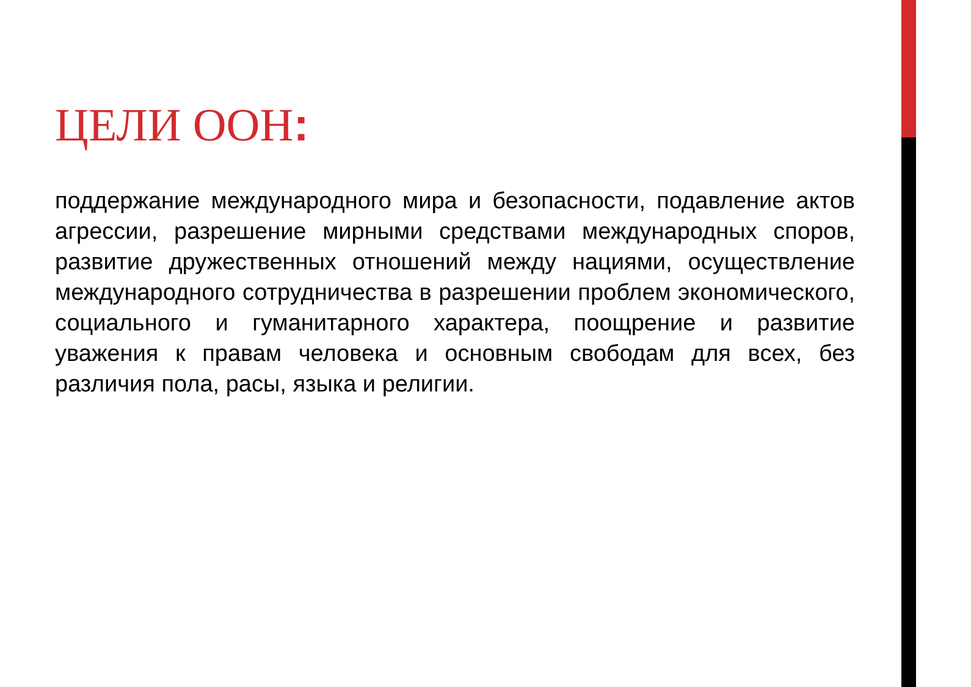ЦЕЛИ ООН:
поддержание международного мира и безопасности, подавление актов агрессии, разрешение мирными средствами международных споров, развитие дружественных отношений между нациями, осуществление международного сотрудничества в разрешении проблем экономического, социального и гуманитарного характера, поощрение и развитие уважения к правам человека и основным свободам для всех, без различия пола, расы, языка и религии.